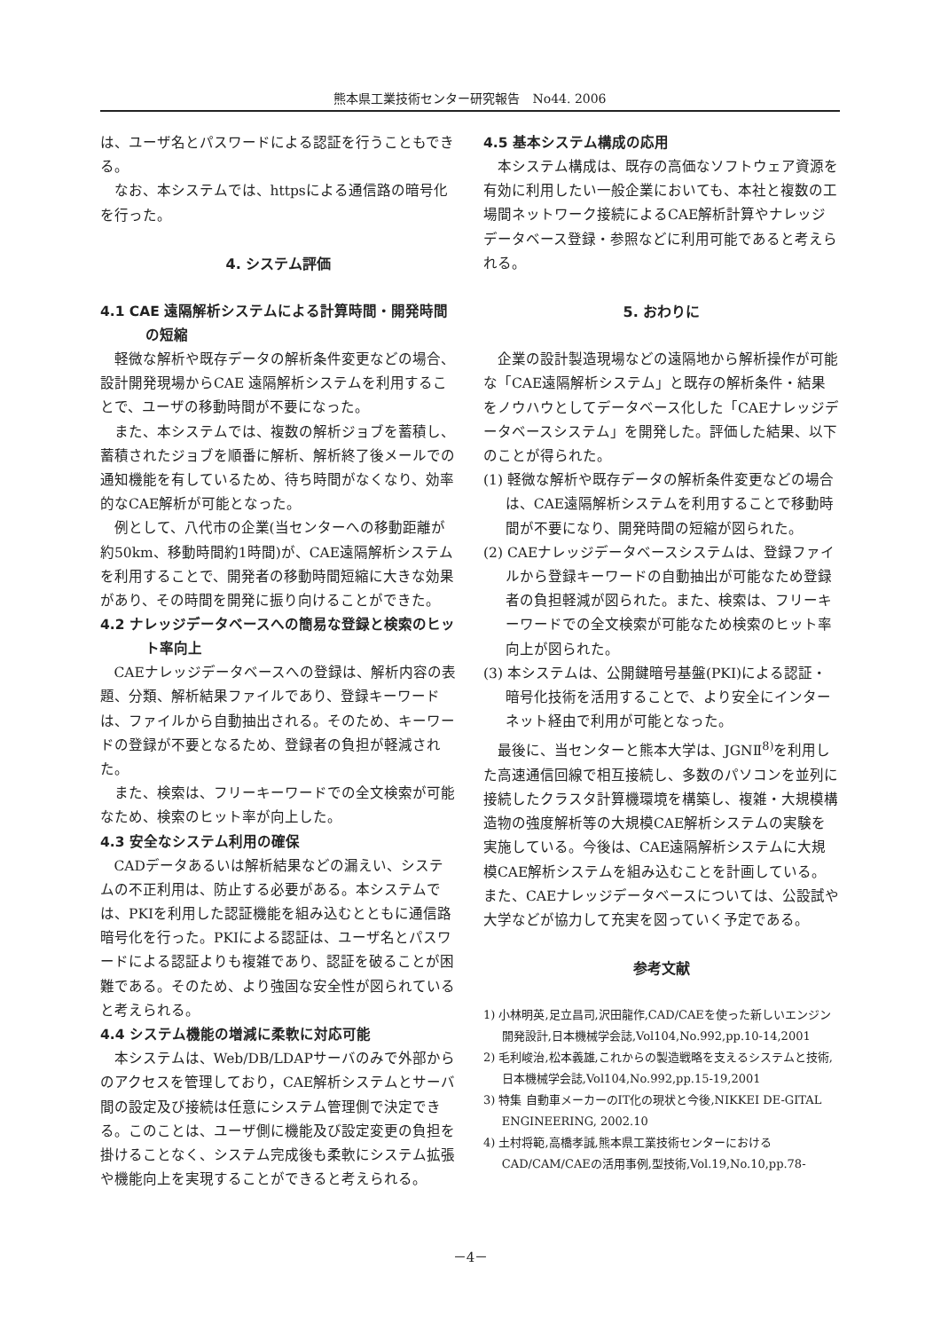熊本県工業技術センター研究報告　No44. 2006
は、ユーザ名とパスワードによる認証を行うこともできる。
なお、本システムでは、httpsによる通信路の暗号化を行った。
4. システム評価
4.1 CAE 遠隔解析システムによる計算時間・開発時間の短縮
軽微な解析や既存データの解析条件変更などの場合、設計開発現場からCAE 遠隔解析システムを利用することで、ユーザの移動時間が不要になった。
また、本システムでは、複数の解析ジョブを蓄積し、蓄積されたジョブを順番に解析、解析終了後メールでの通知機能を有しているため、待ち時間がなくなり、効率的なCAE解析が可能となった。
例として、八代市の企業(当センターへの移動距離が約50km、移動時間約1時間)が、CAE遠隔解析システムを利用することで、開発者の移動時間短縮に大きな効果があり、その時間を開発に振り向けることができた。
4.2 ナレッジデータベースへの簡易な登録と検索のヒット率向上
CAEナレッジデータベースへの登録は、解析内容の表題、分類、解析結果ファイルであり、登録キーワードは、ファイルから自動抽出される。そのため、キーワードの登録が不要となるため、登録者の負担が軽減された。
また、検索は、フリーキーワードでの全文検索が可能なため、検索のヒット率が向上した。
4.3 安全なシステム利用の確保
CADデータあるいは解析結果などの漏えい、システムの不正利用は、防止する必要がある。本システムでは、PKIを利用した認証機能を組み込むとともに通信路暗号化を行った。PKIによる認証は、ユーザ名とパスワードによる認証よりも複雑であり、認証を破ることが困難である。そのため、より強固な安全性が図られていると考えられる。
4.4 システム機能の増減に柔軟に対応可能
本システムは、Web/DB/LDAPサーバのみで外部からのアクセスを管理しており，CAE解析システムとサーバ間の設定及び接続は任意にシステム管理側で決定できる。このことは、ユーザ側に機能及び設定変更の負担を掛けることなく、システム完成後も柔軟にシステム拡張や機能向上を実現することができると考えられる。
4.5 基本システム構成の応用
本システム構成は、既存の高価なソフトウェア資源を有効に利用したい一般企業においても、本社と複数の工場間ネットワーク接続によるCAE解析計算やナレッジデータベース登録・参照などに利用可能であると考えられる。
5. おわりに
企業の設計製造現場などの遠隔地から解析操作が可能な「CAE遠隔解析システム」と既存の解析条件・結果をノウハウとしてデータベース化した「CAEナレッジデータベースシステム」を開発した。評価した結果、以下のことが得られた。
(1) 軽微な解析や既存データの解析条件変更などの場合は、CAE遠隔解析システムを利用することで移動時間が不要になり、開発時間の短縮が図られた。
(2) CAEナレッジデータベースシステムは、登録ファイルから登録キーワードの自動抽出が可能なため登録者の負担軽減が図られた。また、検索は、フリーキーワードでの全文検索が可能なため検索のヒット率向上が図られた。
(3) 本システムは、公開鍵暗号基盤(PKI)による認証・暗号化技術を活用することで、より安全にインターネット経由で利用が可能となった。
最後に、当センターと熊本大学は、JGNⅡ<sup>8)</sup>を利用した高速通信回線で相互接続し、多数のパソコンを並列に接続したクラスタ計算機環境を構築し、複雑・大規模構造物の強度解析等の大規模CAE解析システムの実験を実施している。今後は、CAE遠隔解析システムに大規模CAE解析システムを組み込むことを計画している。また、CAEナレッジデータベースについては、公設試や大学などが協力して充実を図っていく予定である。
参考文献
1) 小林明英,足立昌司,沢田龍作,CAD/CAEを使った新しいエンジン開発設計,日本機械学会誌,Vol104,No.992,pp.10-14,2001
2) 毛利峻治,松本義雄,これからの製造戦略を支えるシステムと技術,日本機械学会誌,Vol104,No.992,pp.15-19,2001
3) 特集 自動車メーカーのIT化の現状と今後,NIKKEI DE-GITAL ENGINEERING, 2002.10
4) 土村将範,高橋孝誠,熊本県工業技術センターにおけるCAD/CAM/CAEの活用事例,型技術,Vol.19,No.10,pp.78-
－4－